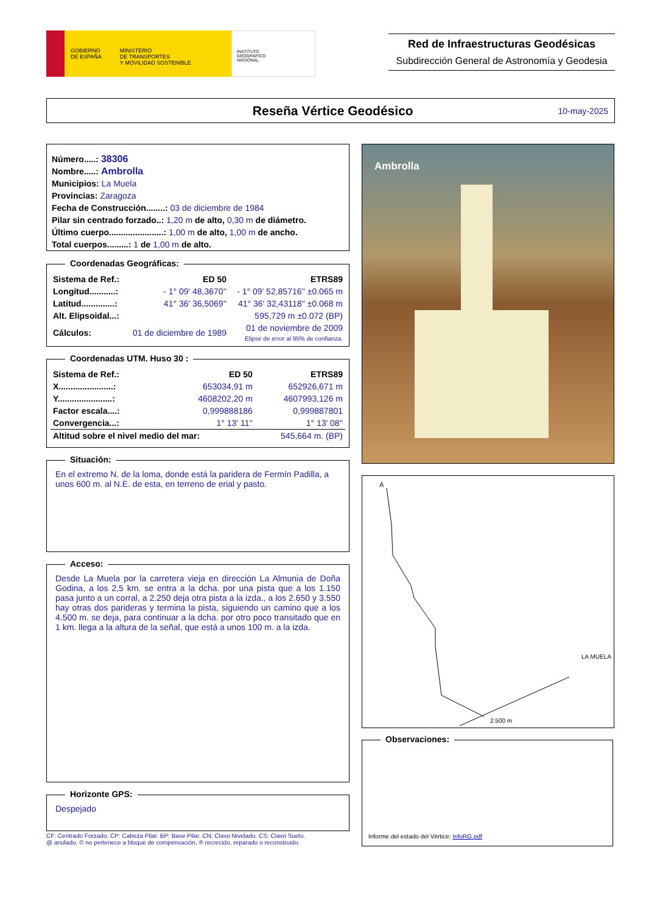GOBIERNO
DE ESPAÑA MINISTERIO
DE TRANSPORTES
Y MOVILIDAD SOSTENIBLE
INSTITUTO
GEOGRÁFICO
NACIONAL
Red de Infraestructuras Geodésicas
Subdirección General de Astronomía y Geodesia
Reseña Vértice Geodésico
10-may-2025
Número.....: 38306
Nombre.....: Ambrolla
Municipios: La Muela
Provincias: Zaragoza
Fecha de Construcción........: 03 de diciembre de 1984
Pilar sin centrado forzado..: 1,20 m de alto, 0,30 m de diámetro.
Último cuerpo.......................: 1,00 m de alto, 1,00 m de ancho.
Total cuerpos.........: 1 de 1,00 m de alto.
Coordenadas Geográficas:
| Sistema de Ref.: | ED 50 | ETRS89 |
| Longitud...........: | - 1° 09' 48,3670'' | - 1° 09' 52,85716'' ±0.065 m |
| Latitud..............: | 41° 36' 36,5069'' | 41° 36' 32,43118'' ±0.068 m |
| Alt. Elipsoidal...: | | 595,729 m ±0.072 (BP) |
| Cálculos: | 01 de diciembre de 1989 | 01 de noviembre de 2009 Elipse de error al 95% de confianza. |
Coordenadas UTM. Huso 30 :
| Sistema de Ref.: | ED 50 | ETRS89 |
| X.......................: | 653034,91 m | 652926,671 m |
| Y.......................: | 4608202,20 m | 4607993,126 m |
| Factor escala....: | 0,999888186 | 0,999887801 |
| Convergencia...: | 1° 13' 11'' | 1° 13' 08'' |
| Altitud sobre el nivel medio del mar: | | 545,664 m. (BP) |
Situación:
En el extremo N. de la loma, donde está la paridera de Fermín Padilla, a unos 600 m. al N.E. de esta, en terreno de erial y pasto.
Acceso:
Desde La Muela por la carretera vieja en dirección La Almunia de Doña Godina, a los 2,5 km. se entra a la dcha. por una pista que a los 1.150 pasa junto a un corral, a 2.250 deja otra pista a la izda., a los 2.650 y 3.550 hay otras dos parideras y termina la pista, siguiendo un camino que a los 4.500 m. se deja, para continuar a la dcha. por otro poco transitado que en 1 km. llega a la altura de la señal, que está a unos 100 m. a la izda.
Horizonte GPS:
Despejado
CF: Centrado Forzado. CP: Cabeza Pilar. BP: Base Pilar. CN: Clavo Nivelado. CS: Clavo Suelo.
@ anulado, © no pertenece a bloque de compensación, ® recrecido, reparado o reconstruido.
Ambrolla
A
2.500 m
LA MUELA
Observaciones:
Informe del estado del Vértice: InfoRG.pdf